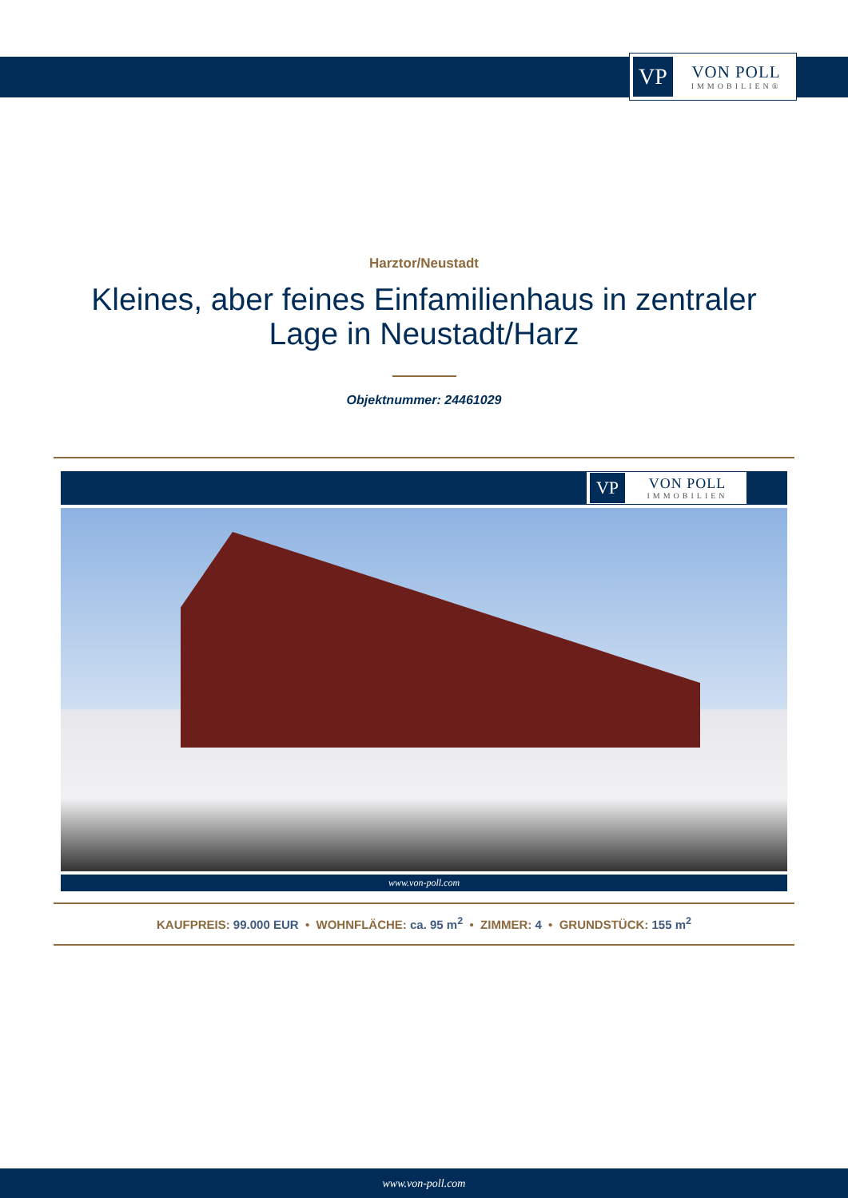VP
VON POLL
IMMOBILIEN®
Harztor/Neustadt
Kleines, aber feines Einfamilienhaus in zentraler Lage in Neustadt/Harz
Objektnummer: 24461029
VP
VON POLL
IMMOBILIEN
www.von-poll.com
KAUFPREIS: 99.000 EUR • WOHNFLÄCHE: ca. 95 m<sup>2</sup> • ZIMMER: 4 • GRUNDSTÜCK: 155 m<sup>2</sup>
www.von-poll.com